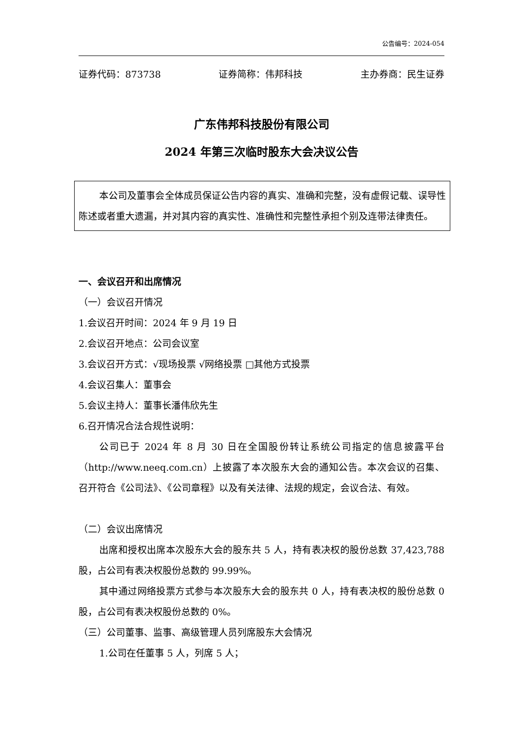公告编号：2024-054
证券代码：873738 证券简称：伟邦科技 主办券商：民生证券
广东伟邦科技股份有限公司
2024 年第三次临时股东大会决议公告
本公司及董事会全体成员保证公告内容的真实、准确和完整，没有虚假记载、误导性陈述或者重大遗漏，并对其内容的真实性、准确性和完整性承担个别及连带法律责任。
一、会议召开和出席情况
（一）会议召开情况
1.会议召开时间：2024 年 9 月 19 日
2.会议召开地点：公司会议室
3.会议召开方式：√现场投票 √网络投票 □其他方式投票
4.会议召集人：董事会
5.会议主持人：董事长潘伟欣先生
6.召开情况合法合规性说明：
公司已于 2024 年 8 月 30 日在全国股份转让系统公司指定的信息披露平台（http://www.neeq.com.cn）上披露了本次股东大会的通知公告。本次会议的召集、召开符合《公司法》、《公司章程》以及有关法律、法规的规定，会议合法、有效。
（二）会议出席情况
出席和授权出席本次股东大会的股东共 5 人，持有表决权的股份总数 37,423,788 股，占公司有表决权股份总数的 99.99%。
其中通过网络投票方式参与本次股东大会的股东共 0 人，持有表决权的股份总数 0 股，占公司有表决权股份总数的 0%。
（三）公司董事、监事、高级管理人员列席股东大会情况
1.公司在任董事 5 人，列席 5 人；